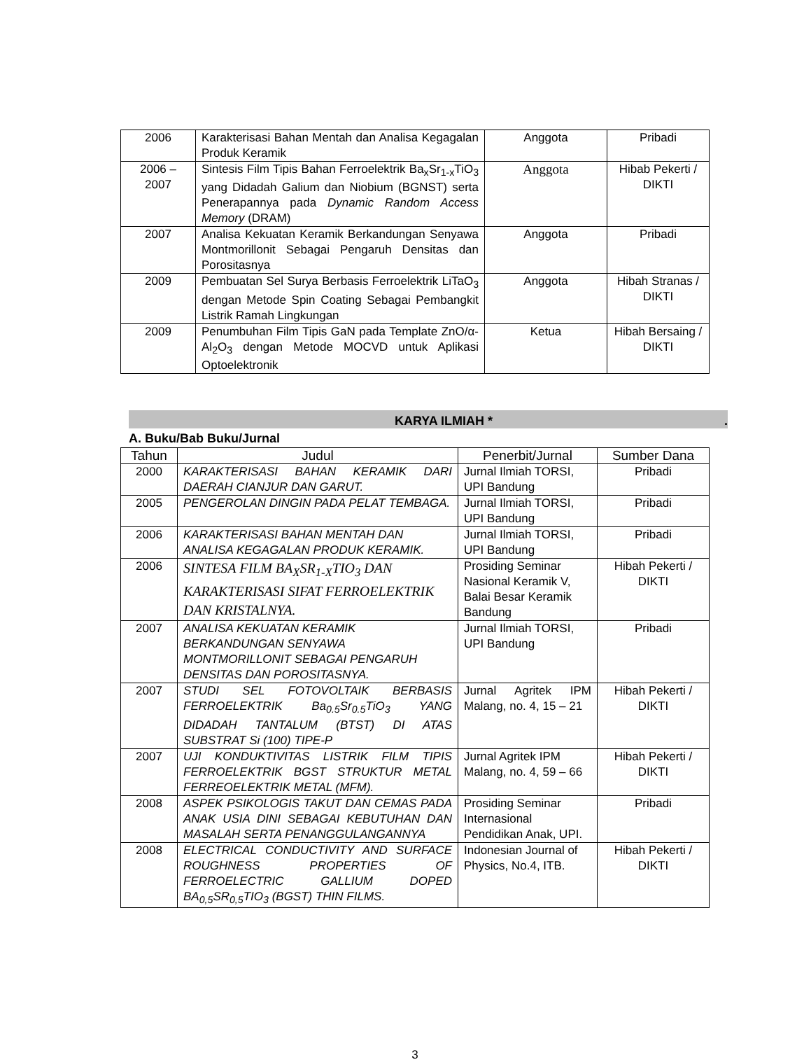| 2006 | Karakterisasi Bahan Mentah dan Analisa Kegagalan Produk Keramik | Anggota | Pribadi |
| 2006 – 2007 | Sintesis Film Tipis Bahan Ferroelektrik Ba<sub>x</sub>Sr<sub>1-x</sub>TiO<sub>3</sub> yang Didadah Galium dan Niobium (BGNST) serta Penerapannya pada Dynamic Random Access Memory (DRAM) | Anggota | Hibab Pekerti / DIKTI |
| 2007 | Analisa Kekuatan Keramik Berkandungan Senyawa Montmorillonit Sebagai Pengaruh Densitas dan Porositasnya | Anggota | Pribadi |
| 2009 | Pembuatan Sel Surya Berbasis Ferroelektrik LiTaO<sub>3</sub> dengan Metode Spin Coating Sebagai Pembangkit Listrik Ramah Lingkungan | Anggota | Hibah Stranas / DIKTI |
| 2009 | Penumbuhan Film Tipis GaN pada Template ZnO/α-Al<sub>2</sub>O<sub>3</sub> dengan Metode MOCVD untuk Aplikasi Optoelektronik | Ketua | Hibah Bersaing / DIKTI |
KARYA ILMIAH *.
A. Buku/Bab Buku/Jurnal
| Tahun | Judul | Penerbit/Jurnal | Sumber Dana |
| --- | --- | --- | --- |
| 2000 | KARAKTERISASI BAHAN KERAMIK DARI DAERAH CIANJUR DAN GARUT. | Jurnal Ilmiah TORSI, UPI Bandung | Pribadi |
| 2005 | PENGEROLAN DINGIN PADA PELAT TEMBAGA. | Jurnal Ilmiah TORSI, UPI Bandung | Pribadi |
| 2006 | KARAKTERISASI BAHAN MENTAH DAN ANALISA KEGAGALAN PRODUK KERAMIK. | Jurnal Ilmiah TORSI, UPI Bandung | Pribadi |
| 2006 | SINTESA FILM BA<sub>X</sub>SR<sub>1-X</sub>TIO<sub>3</sub> DAN KARAKTERISASI SIFAT FERROELEKTRIK DAN KRISTALNYA. | Prosiding Seminar Nasional Keramik V, Balai Besar Keramik Bandung | Hibah Pekerti / DIKTI |
| 2007 | ANALISA KEKUATAN KERAMIK BERKANDUNGAN SENYAWA MONTMORILLONIT SEBAGAI PENGARUH DENSITAS DAN POROSITASNYA. | Jurnal Ilmiah TORSI, UPI Bandung | Pribadi |
| 2007 | STUDI SEL FOTOVOLTAIK BERBASIS FERROELEKTRIK Ba<sub>0.5</sub>Sr<sub>0.5</sub>TiO<sub>3</sub> YANG DIDADAH TANTALUM (BTST) DI ATAS SUBSTRAT Si (100) TIPE-P | Jurnal Agritek IPM Malang, no. 4, 15 – 21 | Hibah Pekerti / DIKTI |
| 2007 | UJI KONDUKTIVITAS LISTRIK FILM TIPIS FERROELEKTRIK BGST STRUKTUR METAL FERREOELEKTRIK METAL (MFM). | Jurnal Agritek IPM Malang, no. 4, 59 – 66 | Hibah Pekerti / DIKTI |
| 2008 | ASPEK PSIKOLOGIS TAKUT DAN CEMAS PADA ANAK USIA DINI SEBAGAI KEBUTUHAN DAN MASALAH SERTA PENANGGULANGANNYA | Prosiding Seminar Internasional Pendidikan Anak, UPI. | Pribadi |
| 2008 | ELECTRICAL CONDUCTIVITY AND SURFACE ROUGHNESS PROPERTIES OF FERROELECTRIC GALLIUM DOPED BA<sub>0,5</sub>SR<sub>0,5</sub>TIO<sub>3</sub> (BGST) THIN FILMS. | Indonesian Journal of Physics, No.4, ITB. | Hibah Pekerti / DIKTI |
3